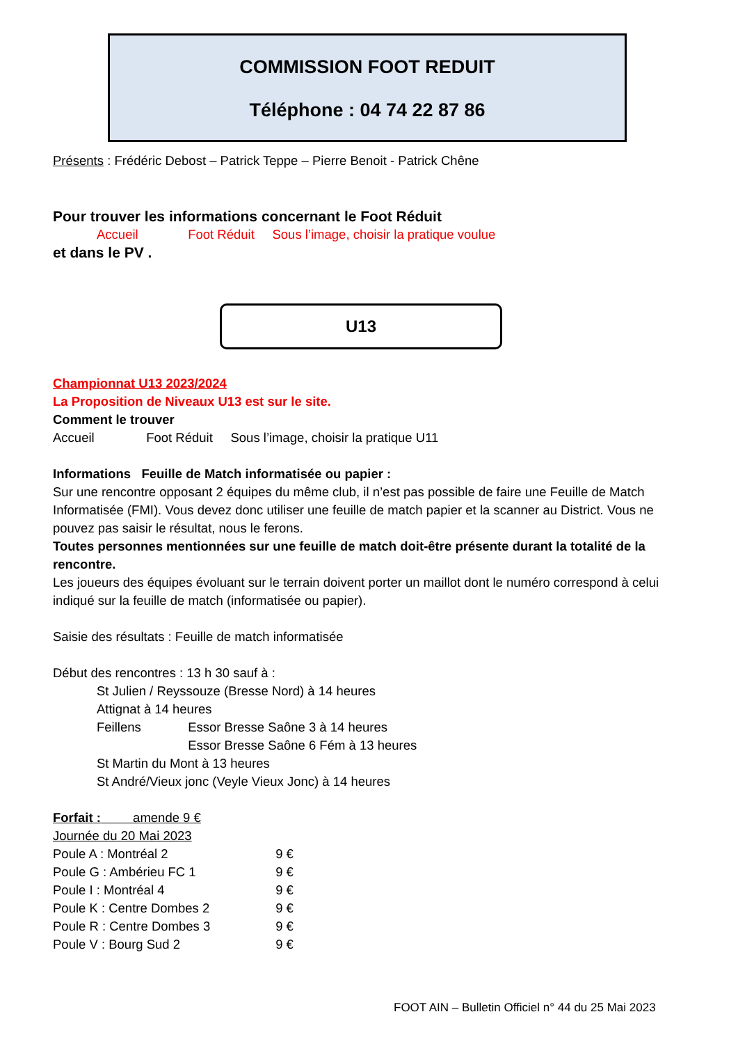COMMISSION FOOT REDUIT
Téléphone : 04 74 22 87 86
Présents : Frédéric Debost – Patrick Teppe – Pierre Benoit - Patrick Chêne
Pour trouver les informations concernant le Foot Réduit
Accueil Foot Réduit Sous l’image, choisir la pratique voulue
et dans le PV .
U13
Championnat U13 2023/2024
La Proposition de Niveaux U13 est sur le site.
Comment le trouver
Accueil Foot Réduit Sous l’image, choisir la pratique U11
Informations Feuille de Match informatisée ou papier :
Sur une rencontre opposant 2 équipes du même club, il n’est pas possible de faire une Feuille de Match Informatisée (FMI). Vous devez donc utiliser une feuille de match papier et la scanner au District. Vous ne pouvez pas saisir le résultat, nous le ferons.
Toutes personnes mentionnées sur une feuille de match doit-être présente durant la totalité de la rencontre.
Les joueurs des équipes évoluant sur le terrain doivent porter un maillot dont le numéro correspond à celui indiqué sur la feuille de match (informatisée ou papier).
Saisie des résultats : Feuille de match informatisée
Début des rencontres : 13 h 30 sauf à :
St Julien / Reyssouze (Bresse Nord) à 14 heures
Attignat à 14 heures
Feillens Essor Bresse Saône 3 à 14 heures
Essor Bresse Saône 6 Fém à 13 heures
St Martin du Mont à 13 heures
St André/Vieux jonc (Veyle Vieux Jonc) à 14 heures
Forfait : amende 9 €
Journée du 20 Mai 2023
Poule A : Montréal 2 9 €
Poule G : Ambérieu FC 1 9 €
Poule I : Montréal 4 9 €
Poule K : Centre Dombes 2 9 €
Poule R : Centre Dombes 3 9 €
Poule V : Bourg Sud 2 9 €
FOOT AIN – Bulletin Officiel n° 44 du 25 Mai 2023